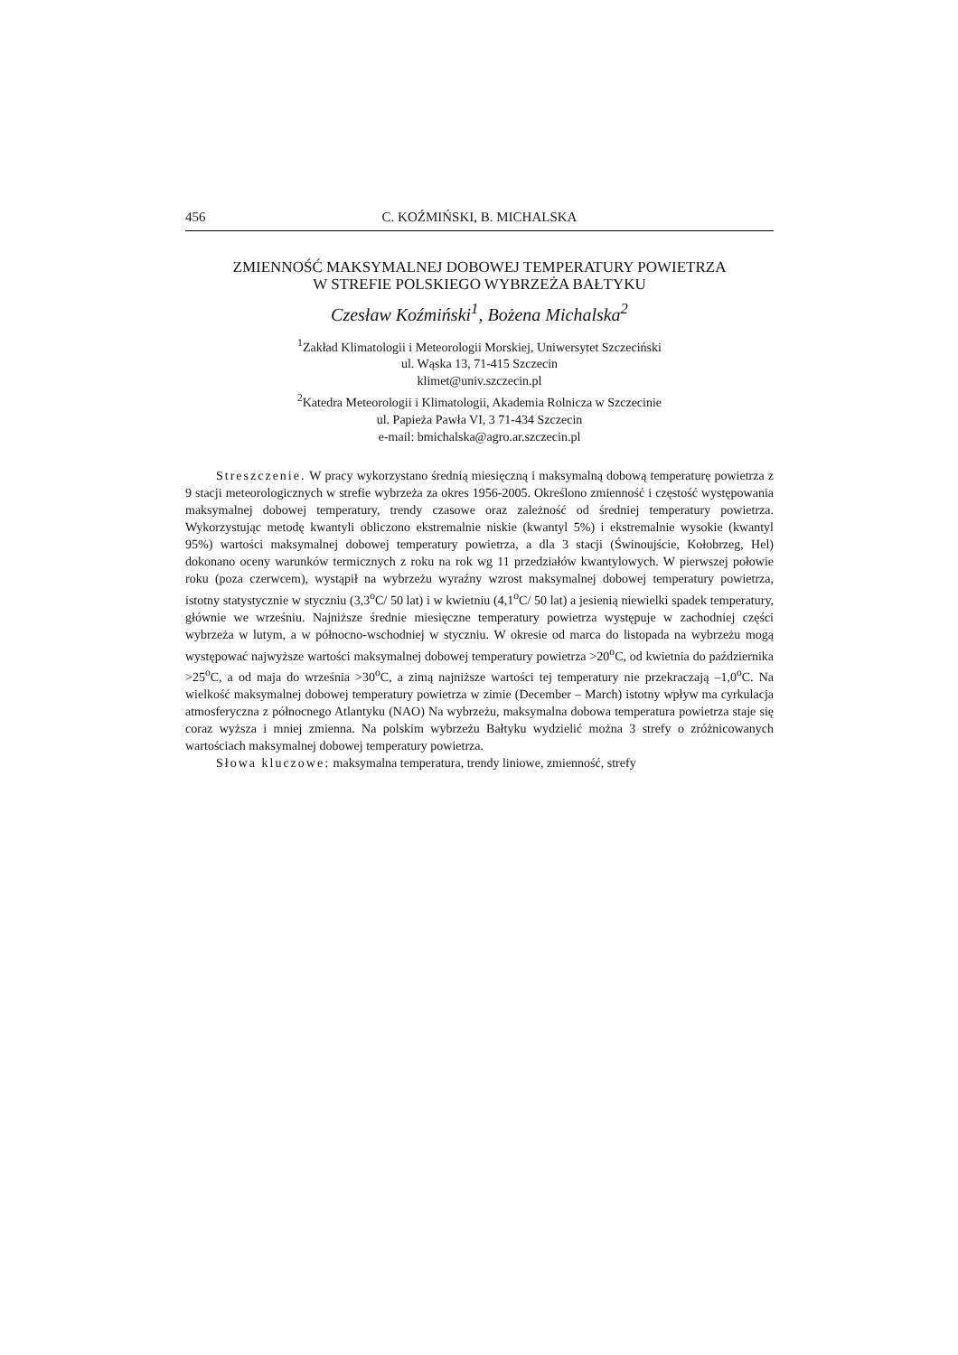456 C. KOŹMIŃSKI, B. MICHALSKA
ZMIENNOŚĆ MAKSYMALNEJ DOBOWEJ TEMPERATURY POWIETRZA
W STREFIE POLSKIEGO WYBRZEŻA BAŁTYKU
Czesław Koźmiński<sup>1</sup>, Bożena Michalska<sup>2</sup>
<sup>1</sup> Zakład Klimatologii i Meteorologii Morskiej, Uniwersytet Szczeciński
ul. Wąska 13, 71-415 Szczecin
klimet@univ.szczecin.pl
<sup>2</sup> Katedra Meteorologii i Klimatologii, Akademia Rolnicza w Szczecinie
ul. Papieża Pawła VI, 3 71-434 Szczecin
e-mail: bmichalska@agro.ar.szczecin.pl
Streszczenie. W pracy wykorzystano średnią miesięczną i maksymalną dobową temperaturę powietrza z 9 stacji meteorologicznych w strefie wybrzeża za okres 1956-2005. Określono zmienność i częstość występowania maksymalnej dobowej temperatury, trendy czasowe oraz zależność od średniej temperatury powietrza. Wykorzystując metodę kwantyli obliczono ekstremalnie niskie (kwantyl 5%) i ekstremalnie wysokie (kwantyl 95%) wartości maksymalnej dobowej temperatury powietrza, a dla 3 stacji (Świnoujście, Kołobrzeg, Hel) dokonano oceny warunków termicznych z roku na rok wg 11 przedziałów kwantylowych. W pierwszej połowie roku (poza czerwcem), wystąpił na wybrzeżu wyraźny wzrost maksymalnej dobowej temperatury powietrza, istotny statystycznie w styczniu (3,3<sup>o</sup>C/ 50 lat) i w kwietniu (4,1<sup>o</sup>C/ 50 lat) a jesienią niewielki spadek temperatury, głównie we wrześniu. Najniższe średnie miesięczne temperatury powietrza występuje w zachodniej części wybrzeża w lutym, a w północno-wschodniej w styczniu. W okresie od marca do listopada na wybrzeżu mogą występować najwyższe wartości maksymalnej dobowej temperatury powietrza >20<sup>o</sup>C, od kwietnia do października >25<sup>o</sup>C, a od maja do września >30<sup>o</sup>C, a zimą najniższe wartości tej temperatury nie przekraczają –1,0<sup>o</sup>C. Na wielkość maksymalnej dobowej temperatury powietrza w zimie (December – March) istotny wpływ ma cyrkulacja atmosferyczna z północnego Atlantyku (NAO) Na wybrzeżu, maksymalna dobowa temperatura powietrza staje się coraz wyższa i mniej zmienna. Na polskim wybrzeżu Bałtyku wydzielić można 3 strefy o zróżnicowanych wartościach maksymalnej dobowej temperatury powietrza.
Słowa kluczowe: maksymalna temperatura, trendy liniowe, zmienność, strefy